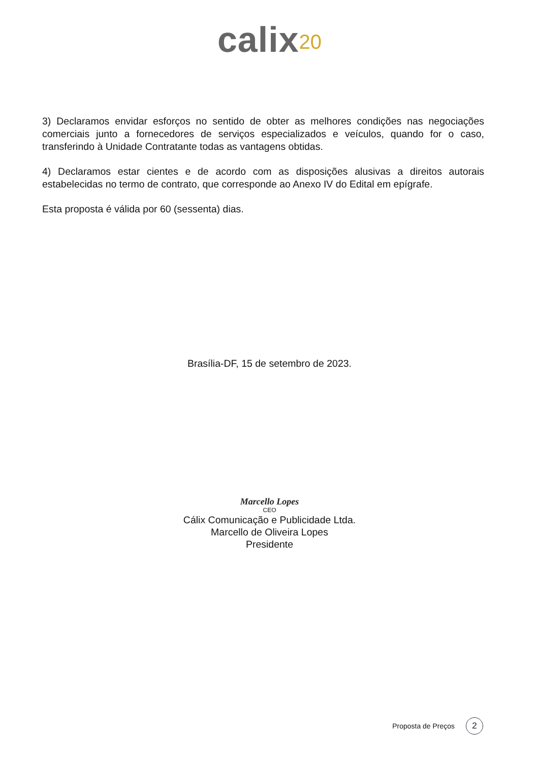calix<sup>20</sup>
3) Declaramos envidar esforços no sentido de obter as melhores condições nas negociações comerciais junto a fornecedores de serviços especializados e veículos, quando for o caso, transferindo à Unidade Contratante todas as vantagens obtidas.
4) Declaramos estar cientes e de acordo com as disposições alusivas a direitos autorais estabelecidas no termo de contrato, que corresponde ao Anexo IV do Edital em epígrafe.
Esta proposta é válida por 60 (sessenta) dias.
Brasília-DF, 15 de setembro de 2023.
Marcello Lopes
CEO
Cálix Comunicação e Publicidade Ltda.
Marcello de Oliveira Lopes
Presidente
Proposta de Preços 2